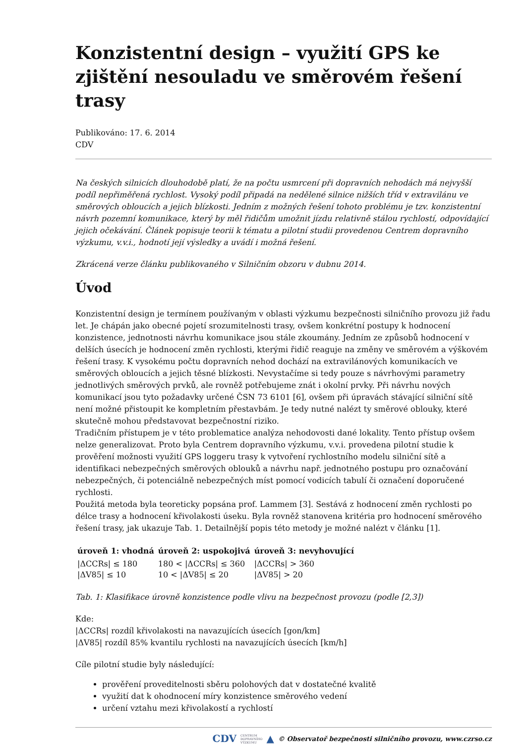Konzistentní design – využití GPS ke zjištění nesouladu ve směrovém řešení trasy
Publikováno: 17. 6. 2014
CDV
Na českých silnicích dlouhodobě platí, že na počtu usmrcení při dopravních nehodách má nejvyšší podíl nepřiměřená rychlost. Vysoký podíl připadá na nedělené silnice nižších tříd v extravilánu ve směrových obloucích a jejich blízkosti. Jedním z možných řešení tohoto problému je tzv. konzistentní návrh pozemní komunikace, který by měl řidičům umožnit jízdu relativně stálou rychlostí, odpovídající jejich očekávání. Článek popisuje teorii k tématu a pilotní studii provedenou Centrem dopravního výzkumu, v.v.i., hodnotí její výsledky a uvádí i možná řešení.
Zkrácená verze článku publikovaného v Silničním obzoru v dubnu 2014.
Úvod
Konzistentní design je termínem používaným v oblasti výzkumu bezpečnosti silničního provozu již řadu let. Je chápán jako obecné pojetí srozumitelnosti trasy, ovšem konkrétní postupy k hodnocení konzistence, jednotnosti návrhu komunikace jsou stále zkoumány. Jedním ze způsobů hodnocení v delších úsecích je hodnocení změn rychlosti, kterými řidič reaguje na změny ve směrovém a výškovém řešení trasy. K vysokému počtu dopravních nehod dochází na extravilánových komunikacích ve směrových obloucích a jejich těsné blízkosti. Nevystačíme si tedy pouze s návrhovými parametry jednotlivých směrových prvků, ale rovněž potřebujeme znát i okolní prvky. Při návrhu nových komunikací jsou tyto požadavky určené ČSN 73 6101 [6], ovšem při úpravách stávající silniční sítě není možné přistoupit ke kompletním přestavbám. Je tedy nutné nalézt ty směrové oblouky, které skutečně mohou představovat bezpečnostní riziko.
Tradičním přístupem je v této problematice analýza nehodovosti dané lokality. Tento přístup ovšem nelze generalizovat. Proto byla Centrem dopravního výzkumu, v.v.i. provedena pilotní studie k prověření možnosti využití GPS loggeru trasy k vytvoření rychlostního modelu silniční sítě a identifikaci nebezpečných směrových oblouků a návrhu např. jednotného postupu pro označování nebezpečných, či potenciálně nebezpečných míst pomocí vodicích tabulí či označení doporučené rychlosti.
Použitá metoda byla teoreticky popsána prof. Lammem [3]. Sestává z hodnocení změn rychlosti po délce trasy a hodnocení křivolakosti úseku. Byla rovněž stanovena kritéria pro hodnocení směrového řešení trasy, jak ukazuje Tab. 1. Detailnější popis této metody je možné nalézt v článku [1].
| úroveň 1: vhodná | úroveň 2: uspokojivá | úroveň 3: nevyhovující |
| --- | --- | --- |
| /ΔCCRs/ ≤ 180 | 180 < /ΔCCRs/ ≤ 360 | /ΔCCRs/ > 360 |
| /ΔV85/ ≤ 10 | 10 < /ΔV85/ ≤ 20 | /ΔV85/ > 20 |
Tab. 1: Klasifikace úrovně konzistence podle vlivu na bezpečnost provozu (podle [2,3])
Kde:
|ΔCCRs| rozdíl křivolakosti na navazujících úsecích [gon/km]
|ΔV85| rozdíl 85% kvantilu rychlosti na navazujících úsecích [km/h]
Cíle pilotní studie byly následující:
prověření proveditelnosti sběru polohových dat v dostatečné kvalitě
využití dat k ohodnocení míry konzistence směrového vedení
určení vztahu mezi křivolakostí a rychlostí
CDV CENTRUM
DOPRAVNÍHO
VÝZKUMU ▲ © Observatoř bezpečnosti silničního provozu, www.czrso.cz